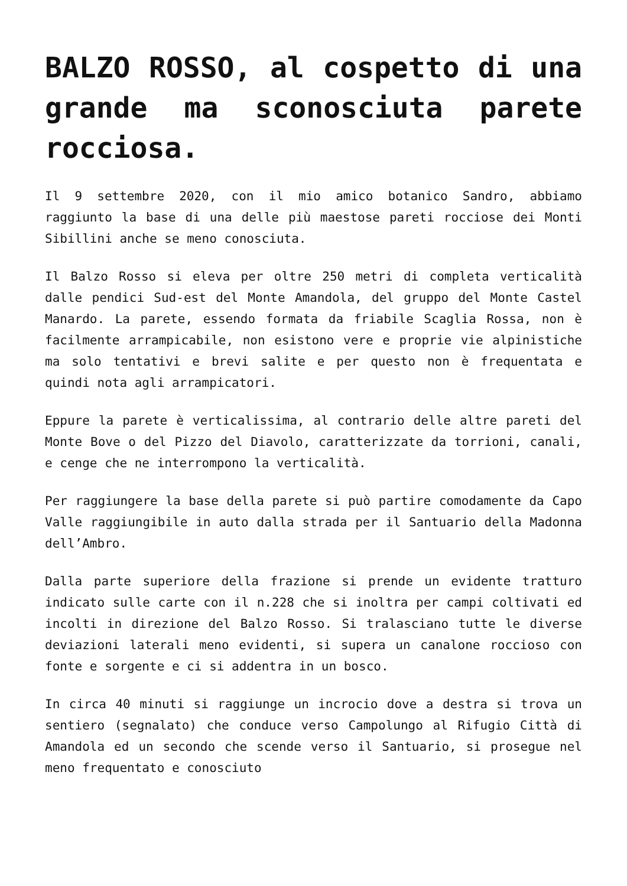BALZO ROSSO, al cospetto di una grande ma sconosciuta parete rocciosa.
Il 9 settembre 2020, con il mio amico botanico Sandro, abbiamo raggiunto la base di una delle più maestose pareti rocciose dei Monti Sibillini anche se meno conosciuta.
Il Balzo Rosso si eleva per oltre 250 metri di completa verticalità dalle pendici Sud-est del Monte Amandola, del gruppo del Monte Castel Manardo. La parete, essendo formata da friabile Scaglia Rossa, non è facilmente arrampicabile, non esistono vere e proprie vie alpinistiche ma solo tentativi e brevi salite e per questo non è frequentata e quindi nota agli arrampicatori.
Eppure la parete è verticalissima, al contrario delle altre pareti del Monte Bove o del Pizzo del Diavolo, caratterizzate da torrioni, canali, e cenge che ne interrompono la verticalità.
Per raggiungere la base della parete si può partire comodamente da Capo Valle raggiungibile in auto dalla strada per il Santuario della Madonna dell’Ambro.
Dalla parte superiore della frazione si prende un evidente tratturo indicato sulle carte con il n.228 che si inoltra per campi coltivati ed incolti in direzione del Balzo Rosso. Si tralasciano tutte le diverse deviazioni laterali meno evidenti, si supera un canalone roccioso con fonte e sorgente e ci si addentra in un bosco.
In circa 40 minuti si raggiunge un incrocio dove a destra si trova un sentiero (segnalato) che conduce verso Campolungo al Rifugio Città di Amandola ed un secondo che scende verso il Santuario, si prosegue nel meno frequentato e conosciuto